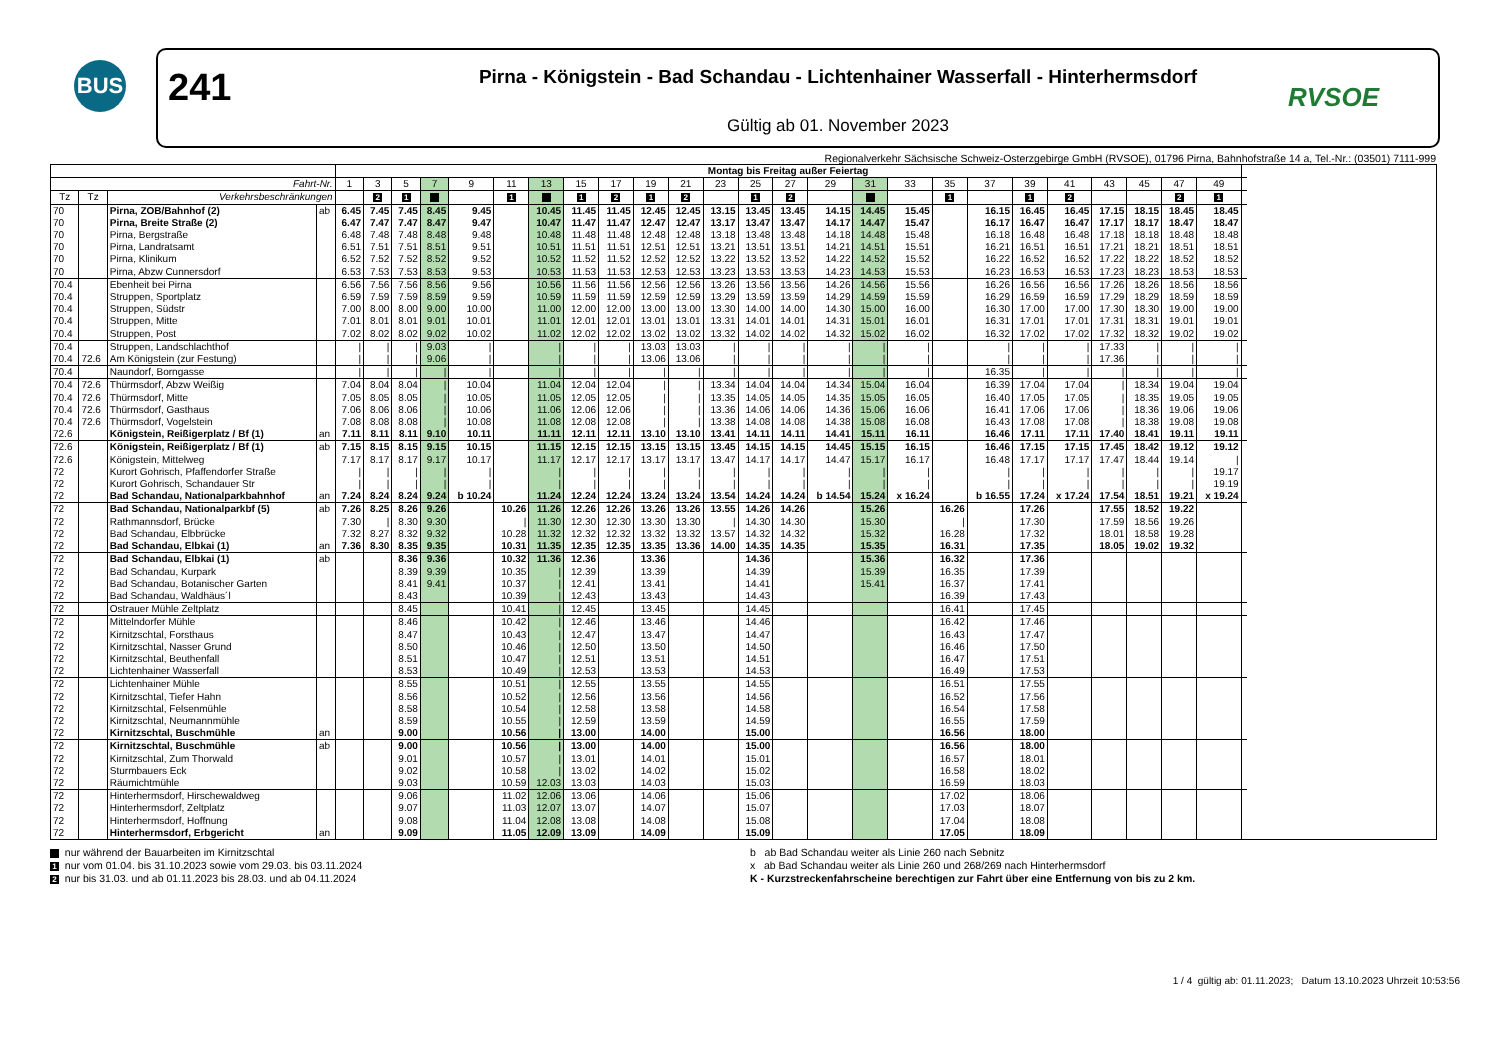BUS
241
Pirna - Königstein - Bad Schandau - Lichtenhainer Wasserfall - Hinterhermsdorf
Gültig ab 01. November 2023
RVSOE
Regionalverkehr Sächsische Schweiz-Osterzgebirge GmbH (RVSOE), 01796 Pirna, Bahnhofstraße 14 a, Tel.-Nr.: (03501) 7111-999
| | | | | Montag bis Freitag außer Feiertag | | | | | | | | | | | | | | | | | | | | | | | | | |
| --- | --- | --- | --- | --- | --- | --- | --- | --- | --- | --- | --- | --- | --- | --- | --- | --- | --- | --- | --- | --- | --- | --- | --- | --- | --- | --- | --- | --- | --- |
| Fahrt-Nr. | | | | 1 | 3 | 5 | 7 | 9 | 11 | 13 | 15 | 17 | 19 | 21 | 23 | 25 | 27 | 29 | 31 | 33 | 35 | 37 | 39 | 41 | 43 | 45 | 47 | 49 | |
| Tz | Tz | Verkehrsbeschränkungen | | | 2 | 1 | | | 1 | | 1 | 2 | 1 | 2 | | 1 | 2 | | | | 1 | | 1 | 2 | | | 2 | 1 | |
| 70 | | Pirna, ZOB/Bahnhof (2) | ab | 6.45 | 7.45 | 7.45 | 8.45 | 9.45 | | 10.45 | 11.45 | 11.45 | 12.45 | 12.45 | 13.15 | 13.45 | 13.45 | 14.15 | 14.45 | 15.45 | | 16.15 | 16.45 | 16.45 | 17.15 | 18.15 | 18.45 | 18.45 | |
| 70 | | Pirna, Breite Straße (2) | | 6.47 | 7.47 | 7.47 | 8.47 | 9.47 | | 10.47 | 11.47 | 11.47 | 12.47 | 12.47 | 13.17 | 13.47 | 13.47 | 14.17 | 14.47 | 15.47 | | 16.17 | 16.47 | 16.47 | 17.17 | 18.17 | 18.47 | 18.47 | |
| 70 | | Pirna, Bergstraße | | 6.48 | 7.48 | 7.48 | 8.48 | 9.48 | | 10.48 | 11.48 | 11.48 | 12.48 | 12.48 | 13.18 | 13.48 | 13.48 | 14.18 | 14.48 | 15.48 | | 16.18 | 16.48 | 16.48 | 17.18 | 18.18 | 18.48 | 18.48 | |
| 70 | | Pirna, Landratsamt | | 6.51 | 7.51 | 7.51 | 8.51 | 9.51 | | 10.51 | 11.51 | 11.51 | 12.51 | 12.51 | 13.21 | 13.51 | 13.51 | 14.21 | 14.51 | 15.51 | | 16.21 | 16.51 | 16.51 | 17.21 | 18.21 | 18.51 | 18.51 | |
| 70 | | Pirna, Klinikum | | 6.52 | 7.52 | 7.52 | 8.52 | 9.52 | | 10.52 | 11.52 | 11.52 | 12.52 | 12.52 | 13.22 | 13.52 | 13.52 | 14.22 | 14.52 | 15.52 | | 16.22 | 16.52 | 16.52 | 17.22 | 18.22 | 18.52 | 18.52 | |
| 70 | | Pirna, Abzw Cunnersdorf | | 6.53 | 7.53 | 7.53 | 8.53 | 9.53 | | 10.53 | 11.53 | 11.53 | 12.53 | 12.53 | 13.23 | 13.53 | 13.53 | 14.23 | 14.53 | 15.53 | | 16.23 | 16.53 | 16.53 | 17.23 | 18.23 | 18.53 | 18.53 | |
| 70.4 | | Ebenheit bei Pirna | | 6.56 | 7.56 | 7.56 | 8.56 | 9.56 | | 10.56 | 11.56 | 11.56 | 12.56 | 12.56 | 13.26 | 13.56 | 13.56 | 14.26 | 14.56 | 15.56 | | 16.26 | 16.56 | 16.56 | 17.26 | 18.26 | 18.56 | 18.56 | |
| 70.4 | | Struppen, Sportplatz | | 6.59 | 7.59 | 7.59 | 8.59 | 9.59 | | 10.59 | 11.59 | 11.59 | 12.59 | 12.59 | 13.29 | 13.59 | 13.59 | 14.29 | 14.59 | 15.59 | | 16.29 | 16.59 | 16.59 | 17.29 | 18.29 | 18.59 | 18.59 | |
| 70.4 | | Struppen, Südstr | | 7.00 | 8.00 | 8.00 | 9.00 | 10.00 | | 11.00 | 12.00 | 12.00 | 13.00 | 13.00 | 13.30 | 14.00 | 14.00 | 14.30 | 15.00 | 16.00 | | 16.30 | 17.00 | 17.00 | 17.30 | 18.30 | 19.00 | 19.00 | |
| 70.4 | | Struppen, Mitte | | 7.01 | 8.01 | 8.01 | 9.01 | 10.01 | | 11.01 | 12.01 | 12.01 | 13.01 | 13.01 | 13.31 | 14.01 | 14.01 | 14.31 | 15.01 | 16.01 | | 16.31 | 17.01 | 17.01 | 17.31 | 18.31 | 19.01 | 19.01 | |
| 70.4 | | Struppen, Post | | 7.02 | 8.02 | 8.02 | 9.02 | 10.02 | | 11.02 | 12.02 | 12.02 | 13.02 | 13.02 | 13.32 | 14.02 | 14.02 | 14.32 | 15.02 | 16.02 | | 16.32 | 17.02 | 17.02 | 17.32 | 18.32 | 19.02 | 19.02 | |
| 70.4 | | Struppen, Landschlachthof | | / | / | / | 9.03 | / | | / | / | / | 13.03 | 13.03 | / | / | / | / | / | / | | / | / | / | 17.33 | / | / | / | |
| 70.4 | 72.6 | Am Königstein (zur Festung) | | / | / | / | 9.06 | / | | / | / | / | 13.06 | 13.06 | / | / | / | / | / | / | | / | / | / | 17.36 | / | / | / | |
| 70.4 | | Naundorf, Borngasse | | / | / | / | / | / | | / | / | / | / | / | / | / | / | / | / | / | | 16.35 | / | / | / | / | / | / | |
| 70.4 | 72.6 | Thürmsdorf, Abzw Weißig | | 7.04 | 8.04 | 8.04 | / | 10.04 | | 11.04 | 12.04 | 12.04 | / | / | 13.34 | 14.04 | 14.04 | 14.34 | 15.04 | 16.04 | | 16.39 | 17.04 | 17.04 | / | 18.34 | 19.04 | 19.04 | |
| 70.4 | 72.6 | Thürmsdorf, Mitte | | 7.05 | 8.05 | 8.05 | / | 10.05 | | 11.05 | 12.05 | 12.05 | / | / | 13.35 | 14.05 | 14.05 | 14.35 | 15.05 | 16.05 | | 16.40 | 17.05 | 17.05 | / | 18.35 | 19.05 | 19.05 | |
| 70.4 | 72.6 | Thürmsdorf, Gasthaus | | 7.06 | 8.06 | 8.06 | / | 10.06 | | 11.06 | 12.06 | 12.06 | / | / | 13.36 | 14.06 | 14.06 | 14.36 | 15.06 | 16.06 | | 16.41 | 17.06 | 17.06 | / | 18.36 | 19.06 | 19.06 | |
| 70.4 | 72.6 | Thürmsdorf, Vogelstein | | 7.08 | 8.08 | 8.08 | / | 10.08 | | 11.08 | 12.08 | 12.08 | / | / | 13.38 | 14.08 | 14.08 | 14.38 | 15.08 | 16.08 | | 16.43 | 17.08 | 17.08 | / | 18.38 | 19.08 | 19.08 | |
| 72.6 | | Königstein, Reißigerplatz / Bf (1) | an | 7.11 | 8.11 | 8.11 | 9.10 | 10.11 | | 11.11 | 12.11 | 12.11 | 13.10 | 13.10 | 13.41 | 14.11 | 14.11 | 14.41 | 15.11 | 16.11 | | 16.46 | 17.11 | 17.11 | 17.40 | 18.41 | 19.11 | 19.11 | |
| 72.6 | | Königstein, Reißigerplatz / Bf (1) | ab | 7.15 | 8.15 | 8.15 | 9.15 | 10.15 | | 11.15 | 12.15 | 12.15 | 13.15 | 13.15 | 13.45 | 14.15 | 14.15 | 14.45 | 15.15 | 16.15 | | 16.46 | 17.15 | 17.15 | 17.45 | 18.42 | 19.12 | 19.12 | |
| 72.6 | | Königstein, Mittelweg | | 7.17 | 8.17 | 8.17 | 9.17 | 10.17 | | 11.17 | 12.17 | 12.17 | 13.17 | 13.17 | 13.47 | 14.17 | 14.17 | 14.47 | 15.17 | 16.17 | | 16.48 | 17.17 | 17.17 | 17.47 | 18.44 | 19.14 | / | |
| 72 | | Kurort Gohrisch, Pfaffendorfer Straße | | / | / | / | / | / | | / | / | / | / | / | / | / | / | / | / | / | | / | / | / | / | / | / | 19.17 | |
| 72 | | Kurort Gohrisch, Schandauer Str | | / | / | / | / | / | | / | / | / | / | / | / | / | / | / | / | / | | / | / | / | / | / | / | 19.19 | |
| 72 | | Bad Schandau, Nationalparkbahnhof | an | 7.24 | 8.24 | 8.24 | 9.24 | b 10.24 | | 11.24 | 12.24 | 12.24 | 13.24 | 13.24 | 13.54 | 14.24 | 14.24 | b 14.54 | 15.24 | x 16.24 | | b 16.55 | 17.24 | x 17.24 | 17.54 | 18.51 | 19.21 | x 19.24 | |
| 72 | | Bad Schandau, Nationalparkbf (5) | ab | 7.26 | 8.25 | 8.26 | 9.26 | | 10.26 | 11.26 | 12.26 | 12.26 | 13.26 | 13.26 | 13.55 | 14.26 | 14.26 | | 15.26 | | 16.26 | | 17.26 | | 17.55 | 18.52 | 19.22 | | |
| 72 | | Rathmannsdorf, Brücke | | 7.30 | / | 8.30 | 9.30 | | / | 11.30 | 12.30 | 12.30 | 13.30 | 13.30 | / | 14.30 | 14.30 | | 15.30 | | / | | 17.30 | | 17.59 | 18.56 | 19.26 | | |
| 72 | | Bad Schandau, Elbbrücke | | 7.32 | 8.27 | 8.32 | 9.32 | | 10.28 | 11.32 | 12.32 | 12.32 | 13.32 | 13.32 | 13.57 | 14.32 | 14.32 | | 15.32 | | 16.28 | | 17.32 | | 18.01 | 18.58 | 19.28 | | |
| 72 | | Bad Schandau, Elbkai (1) | an | 7.36 | 8.30 | 8.35 | 9.35 | | 10.31 | 11.35 | 12.35 | 12.35 | 13.35 | 13.36 | 14.00 | 14.35 | 14.35 | | 15.35 | | 16.31 | | 17.35 | | 18.05 | 19.02 | 19.32 | | |
| 72 | | Bad Schandau, Elbkai (1) | ab | | | 8.36 | 9.36 | | 10.32 | 11.36 | 12.36 | | 13.36 | | | 14.36 | | | 15.36 | | 16.32 | | 17.36 | | | | | | |
| 72 | | Bad Schandau, Kurpark | | | | 8.39 | 9.39 | | 10.35 | / | 12.39 | | 13.39 | | | 14.39 | | | 15.39 | | 16.35 | | 17.39 | | | | | | |
| 72 | | Bad Schandau, Botanischer Garten | | | | 8.41 | 9.41 | | 10.37 | / | 12.41 | | 13.41 | | | 14.41 | | | 15.41 | | 16.37 | | 17.41 | | | | | | |
| 72 | | Bad Schandau, Waldhäus´l | | | | 8.43 | | | 10.39 | / | 12.43 | | 13.43 | | | 14.43 | | | | | 16.39 | | 17.43 | | | | | | |
| 72 | | Ostrauer Mühle Zeltplatz | | | | 8.45 | | | 10.41 | / | 12.45 | | 13.45 | | | 14.45 | | | | | 16.41 | | 17.45 | | | | | | |
| 72 | | Mittelndorfer Mühle | | | | 8.46 | | | 10.42 | / | 12.46 | | 13.46 | | | 14.46 | | | | | 16.42 | | 17.46 | | | | | | |
| 72 | | Kirnitzschtal, Forsthaus | | | | 8.47 | | | 10.43 | / | 12.47 | | 13.47 | | | 14.47 | | | | | 16.43 | | 17.47 | | | | | | |
| 72 | | Kirnitzschtal, Nasser Grund | | | | 8.50 | | | 10.46 | / | 12.50 | | 13.50 | | | 14.50 | | | | | 16.46 | | 17.50 | | | | | | |
| 72 | | Kirnitzschtal, Beuthenfall | | | | 8.51 | | | 10.47 | / | 12.51 | | 13.51 | | | 14.51 | | | | | 16.47 | | 17.51 | | | | | | |
| 72 | | Lichtenhainer Wasserfall | | | | 8.53 | | | 10.49 | / | 12.53 | | 13.53 | | | 14.53 | | | | | 16.49 | | 17.53 | | | | | | |
| 72 | | Lichtenhainer Mühle | | | | 8.55 | | | 10.51 | / | 12.55 | | 13.55 | | | 14.55 | | | | | 16.51 | | 17.55 | | | | | | |
| 72 | | Kirnitzschtal, Tiefer Hahn | | | | 8.56 | | | 10.52 | / | 12.56 | | 13.56 | | | 14.56 | | | | | 16.52 | | 17.56 | | | | | | |
| 72 | | Kirnitzschtal, Felsenmühle | | | | 8.58 | | | 10.54 | / | 12.58 | | 13.58 | | | 14.58 | | | | | 16.54 | | 17.58 | | | | | | |
| 72 | | Kirnitzschtal, Neumannmühle | | | | 8.59 | | | 10.55 | / | 12.59 | | 13.59 | | | 14.59 | | | | | 16.55 | | 17.59 | | | | | | |
| 72 | | Kirnitzschtal, Buschmühle | an | | | 9.00 | | | 10.56 | / | 13.00 | | 14.00 | | | 15.00 | | | | | 16.56 | | 18.00 | | | | | | |
| 72 | | Kirnitzschtal, Buschmühle | ab | | | 9.00 | | | 10.56 | / | 13.00 | | 14.00 | | | 15.00 | | | | | 16.56 | | 18.00 | | | | | | |
| 72 | | Kirnitzschtal, Zum Thorwald | | | | 9.01 | | | 10.57 | / | 13.01 | | 14.01 | | | 15.01 | | | | | 16.57 | | 18.01 | | | | | | |
| 72 | | Sturmbauers Eck | | | | 9.02 | | | 10.58 | / | 13.02 | | 14.02 | | | 15.02 | | | | | 16.58 | | 18.02 | | | | | | |
| 72 | | Räumichtmühle | | | | 9.03 | | | 10.59 | 12.03 | 13.03 | | 14.03 | | | 15.03 | | | | | 16.59 | | 18.03 | | | | | | |
| 72 | | Hinterhermsdorf, Hirschewaldweg | | | | 9.06 | | | 11.02 | 12.06 | 13.06 | | 14.06 | | | 15.06 | | | | | 17.02 | | 18.06 | | | | | | |
| 72 | | Hinterhermsdorf, Zeltplatz | | | | 9.07 | | | 11.03 | 12.07 | 13.07 | | 14.07 | | | 15.07 | | | | | 17.03 | | 18.07 | | | | | | |
| 72 | | Hinterhermsdorf, Hoffnung | | | | 9.08 | | | 11.04 | 12.08 | 13.08 | | 14.08 | | | 15.08 | | | | | 17.04 | | 18.08 | | | | | | |
| 72 | | Hinterhermsdorf, Erbgericht | an | | | 9.09 | | | 11.05 | 12.09 | 13.09 | | 14.09 | | | 15.09 | | | | | 17.05 | | 18.09 | | | | | | |
nur während der Bauarbeiten im Kirnitzschtal
1 nur vom 01.04. bis 31.10.2023 sowie vom 29.03. bis 03.11.2024
2 nur bis 31.03. und ab 01.11.2023 bis 28.03. und ab 04.11.2024
b ab Bad Schandau weiter als Linie 260 nach Sebnitz
x ab Bad Schandau weiter als Linie 260 und 268/269 nach Hinterhermsdorf
K - Kurzstreckenfahrscheine berechtigen zur Fahrt über eine Entfernung von bis zu 2 km.
1 / 4 gültig ab: 01.11.2023; Datum 13.10.2023 Uhrzeit 10:53:56